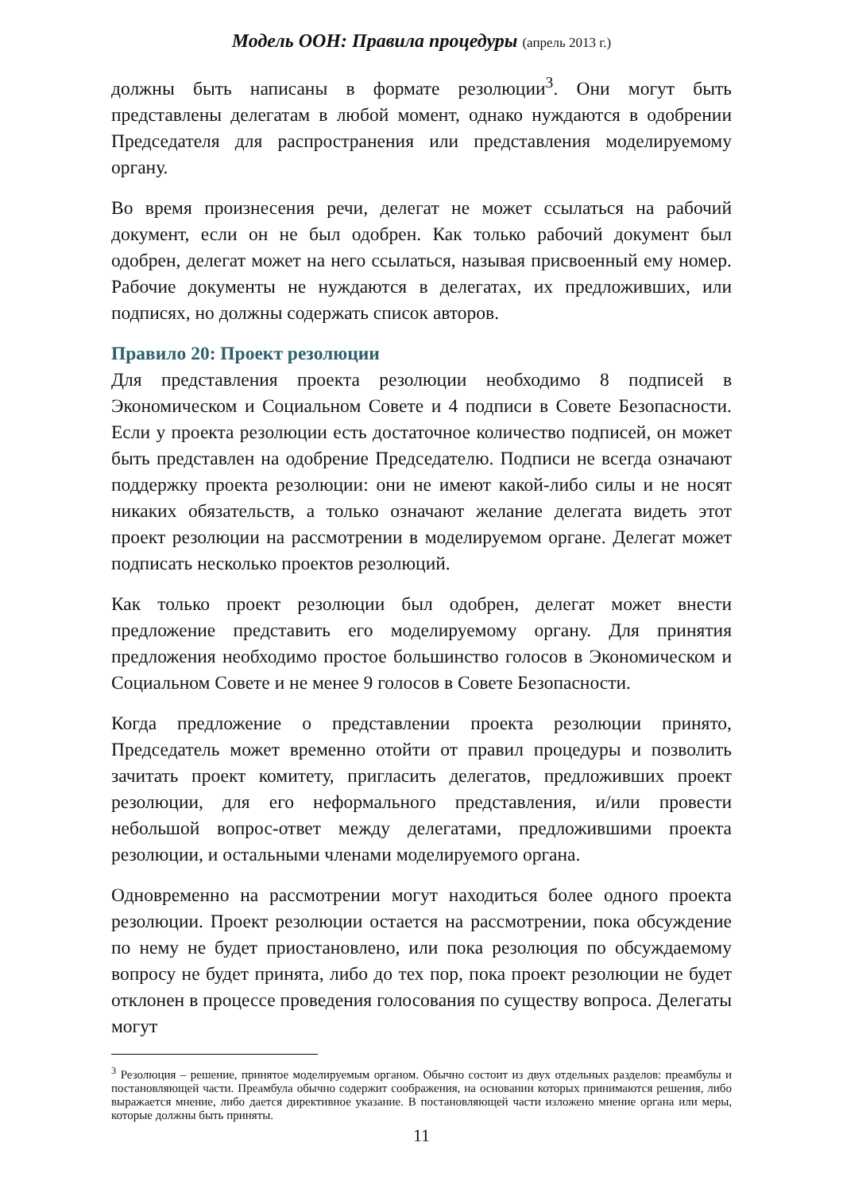Модель ООН: Правила процедуры (апрель 2013 г.)
должны быть написаны в формате резолюции<sup>3</sup>. Они могут быть представлены делегатам в любой момент, однако нуждаются в одобрении Председателя для распространения или представления моделируемому органу.
Во время произнесения речи, делегат не может ссылаться на рабочий документ, если он не был одобрен. Как только рабочий документ был одобрен, делегат может на него ссылаться, называя присвоенный ему номер. Рабочие документы не нуждаются в делегатах, их предложивших, или подписях, но должны содержать список авторов.
Правило 20: Проект резолюции
Для представления проекта резолюции необходимо 8 подписей в Экономическом и Социальном Совете и 4 подписи в Совете Безопасности. Если у проекта резолюции есть достаточное количество подписей, он может быть представлен на одобрение Председателю. Подписи не всегда означают поддержку проекта резолюции: они не имеют какой-либо силы и не носят никаких обязательств, а только означают желание делегата видеть этот проект резолюции на рассмотрении в моделируемом органе. Делегат может подписать несколько проектов резолюций.
Как только проект резолюции был одобрен, делегат может внести предложение представить его моделируемому органу. Для принятия предложения необходимо простое большинство голосов в Экономическом и Социальном Совете и не менее 9 голосов в Совете Безопасности.
Когда предложение о представлении проекта резолюции принято, Председатель может временно отойти от правил процедуры и позволить зачитать проект комитету, пригласить делегатов, предложивших проект резолюции, для его неформального представления, и/или провести небольшой вопрос-ответ между делегатами, предложившими проекта резолюции, и остальными членами моделируемого органа.
Одновременно на рассмотрении могут находиться более одного проекта резолюции. Проект резолюции остается на рассмотрении, пока обсуждение по нему не будет приостановлено, или пока резолюция по обсуждаемому вопросу не будет принята, либо до тех пор, пока проект резолюции не будет отклонен в процессе проведения голосования по существу вопроса. Делегаты могут
<sup>3</sup> Резолюция – решение, принятое моделируемым органом. Обычно состоит из двух отдельных разделов: преамбулы и постановляющей части. Преамбула обычно содержит соображения, на основании которых принимаются решения, либо выражается мнение, либо дается директивное указание. В постановляющей части изложено мнение органа или меры, которые должны быть приняты.
11